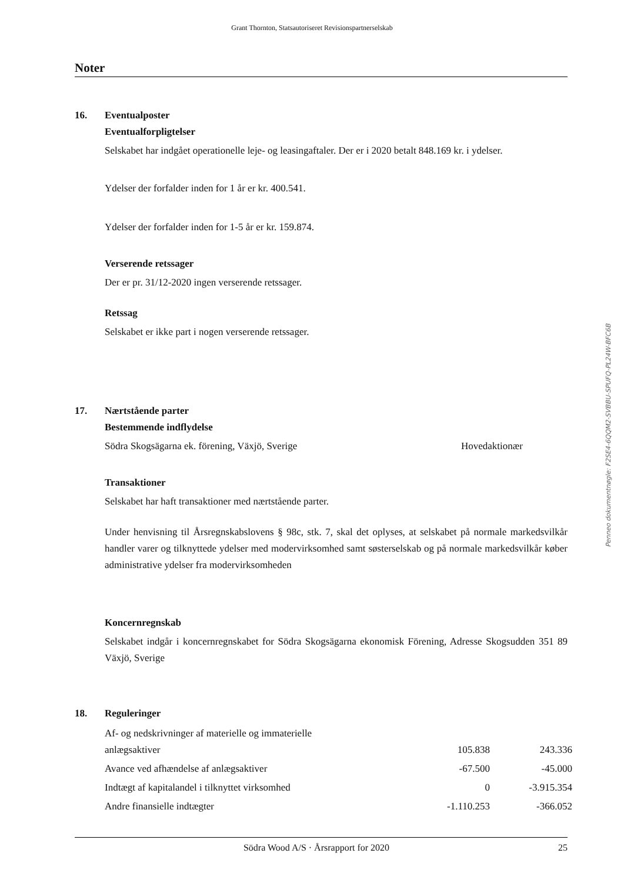Grant Thornton, Statsautoriseret Revisionspartnerselskab
Noter
16. Eventualposter
Eventualforpligtelser
Selskabet har indgået operationelle leje- og leasingaftaler. Der er i 2020 betalt 848.169 kr. i ydelser.
Ydelser der forfalder inden for 1 år er kr. 400.541.
Ydelser der forfalder inden for 1-5 år er kr. 159.874.
Verserende retssager
Der er pr. 31/12-2020 ingen verserende retssager.
Retssag
Selskabet er ikke part i nogen verserende retssager.
17. Nærtstående parter
Bestemmende indflydelse
Södra Skogsägarna ek. förening, Växjö, Sverige Hovedaktionær
Transaktioner
Selskabet har haft transaktioner med nærtstående parter.
Under henvisning til Årsregnskabslovens § 98c, stk. 7, skal det oplyses, at selskabet på normale markedsvilkår handler varer og tilknyttede ydelser med modervirksomhed samt søsterselskab og på normale markedsvilkår køber administrative ydelser fra modervirksomheden
Koncernregnskab
Selskabet indgår i koncernregnskabet for Södra Skogsägarna ekonomisk Förening, Adresse Skogsudden 351 89 Växjö, Sverige
18. Reguleringer
| Af- og nedskrivninger af materielle og immaterielle anlægsaktiver | 105.838 | 243.336 |
| Avance ved afhændelse af anlægsaktiver | -67.500 | -45.000 |
| Indtægt af kapitalandel i tilknyttet virksomhed | 0 | -3.915.354 |
| Andre finansielle indtægter | -1.110.253 | -366.052 |
Södra Wood A/S · Årsrapport for 2020 25
Penneo dokumentnøgle: F2SE4-6QQM2-SVBBU-SPUFQ-PL24W-BFC6B